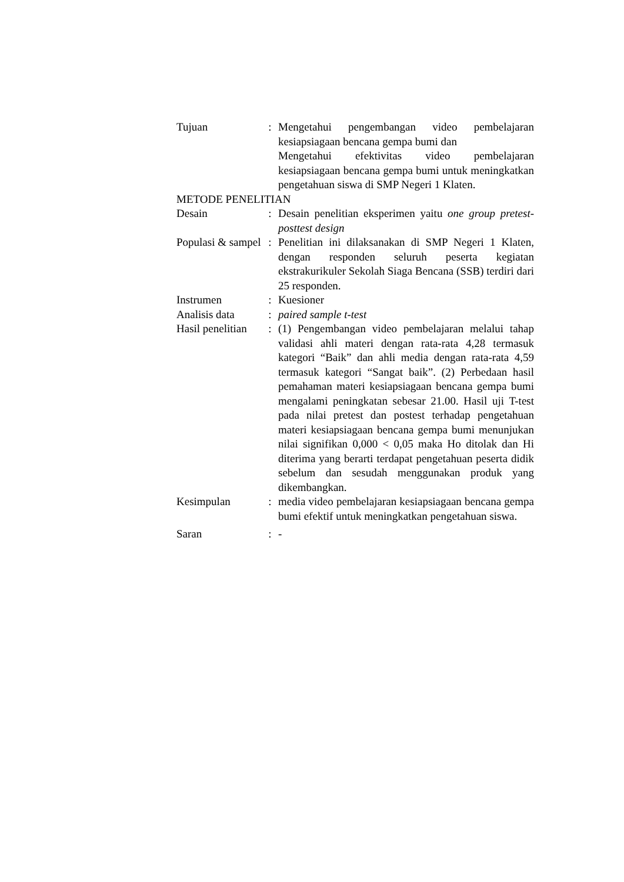| Tujuan | : | Mengetahui pengembangan video pembelajaran kesiapsiagaan bencana gempa bumi dan Mengetahui efektivitas video pembelajaran kesiapsiagaan bencana gempa bumi untuk meningkatkan pengetahuan siswa di SMP Negeri 1 Klaten. |
| METODE PENELITIAN | | |
| Desain | : | Desain penelitian eksperimen yaitu one group pretest-posttest design |
| Populasi & sampel | : | Penelitian ini dilaksanakan di SMP Negeri 1 Klaten, dengan responden seluruh peserta kegiatan ekstrakurikuler Sekolah Siaga Bencana (SSB) terdiri dari 25 responden. |
| Instrumen | : | Kuesioner |
| Analisis data | : | paired sample t-test |
| Hasil penelitian | : | (1) Pengembangan video pembelajaran melalui tahap validasi ahli materi dengan rata-rata 4,28 termasuk kategori “Baik” dan ahli media dengan rata-rata 4,59 termasuk kategori “Sangat baik”. (2) Perbedaan hasil pemahaman materi kesiapsiagaan bencana gempa bumi mengalami peningkatan sebesar 21.00. Hasil uji T-test pada nilai pretest dan postest terhadap pengetahuan materi kesiapsiagaan bencana gempa bumi menunjukan nilai signifikan 0,000 < 0,05 maka Ho ditolak dan Hi diterima yang berarti terdapat pengetahuan peserta didik sebelum dan sesudah menggunakan produk yang dikembangkan. |
| Kesimpulan | : | media video pembelajaran kesiapsiagaan bencana gempa bumi efektif untuk meningkatkan pengetahuan siswa. |
| Saran | : | - |